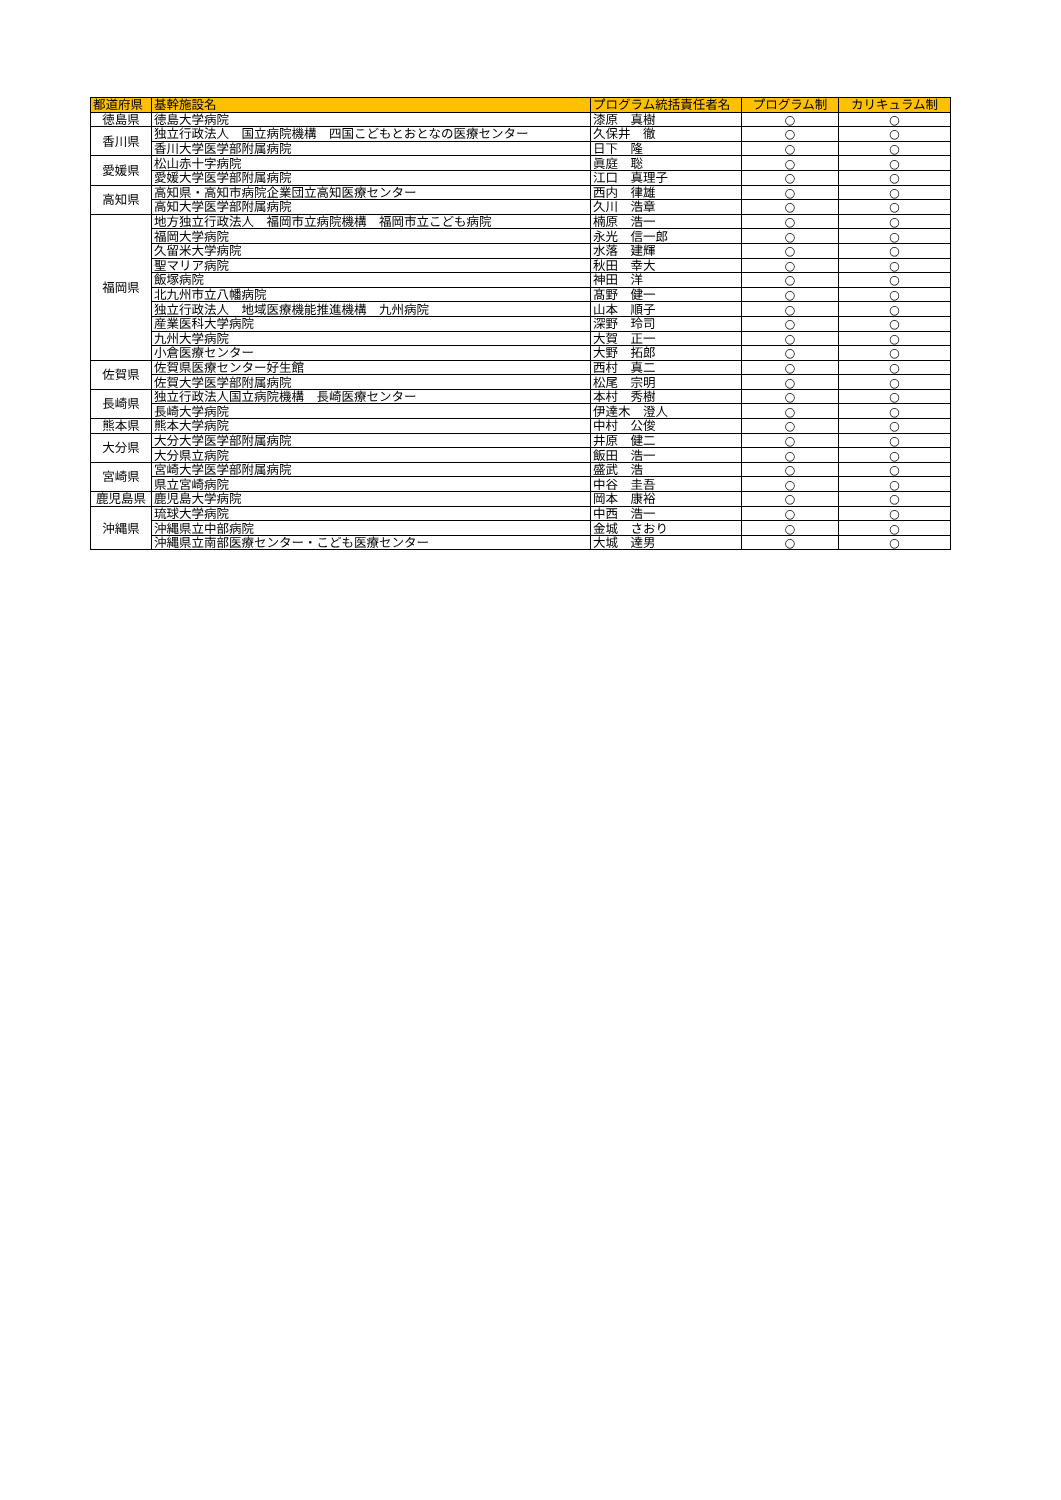| 都道府県 | 基幹施設名 | プログラム統括責任者名 | プログラム制 | カリキュラム制 |
| --- | --- | --- | --- | --- |
| 徳島県 | 徳島大学病院 | 漆原 真樹 | ○ | ○ |
| 香川県 | 独立行政法人 国立病院機構 四国こどもとおとなの医療センター | 久保井 徹 | ○ | ○ |
| | 香川大学医学部附属病院 | 日下 隆 | ○ | ○ |
| 愛媛県 | 松山赤十字病院 | 眞庭 聡 | ○ | ○ |
| | 愛媛大学医学部附属病院 | 江口 真理子 | ○ | ○ |
| 高知県 | 高知県・高知市病院企業団立高知医療センター | 西内 律雄 | ○ | ○ |
| | 高知大学医学部附属病院 | 久川 浩章 | ○ | ○ |
| 福岡県 | 地方独立行政法人 福岡市立病院機構 福岡市立こども病院 | 楠原 浩一 | ○ | ○ |
| | 福岡大学病院 | 永光 信一郎 | ○ | ○ |
| | 久留米大学病院 | 水落 建輝 | ○ | ○ |
| | 聖マリア病院 | 秋田 幸大 | ○ | ○ |
| | 飯塚病院 | 神田 洋 | ○ | ○ |
| | 北九州市立八幡病院 | 髙野 健一 | ○ | ○ |
| | 独立行政法人 地域医療機能推進機構 九州病院 | 山本 順子 | ○ | ○ |
| | 産業医科大学病院 | 深野 玲司 | ○ | ○ |
| | 九州大学病院 | 大賀 正一 | ○ | ○ |
| | 小倉医療センター | 大野 拓郎 | ○ | ○ |
| 佐賀県 | 佐賀県医療センター好生館 | 西村 真二 | ○ | ○ |
| | 佐賀大学医学部附属病院 | 松尾 宗明 | ○ | ○ |
| 長崎県 | 独立行政法人国立病院機構 長崎医療センター | 本村 秀樹 | ○ | ○ |
| | 長崎大学病院 | 伊達木 澄人 | ○ | ○ |
| 熊本県 | 熊本大学病院 | 中村 公俊 | ○ | ○ |
| 大分県 | 大分大学医学部附属病院 | 井原 健二 | ○ | ○ |
| | 大分県立病院 | 飯田 浩一 | ○ | ○ |
| 宮崎県 | 宮崎大学医学部附属病院 | 盛武 浩 | ○ | ○ |
| | 県立宮崎病院 | 中谷 圭吾 | ○ | ○ |
| 鹿児島県 | 鹿児島大学病院 | 岡本 康裕 | ○ | ○ |
| 沖縄県 | 琉球大学病院 | 中西 浩一 | ○ | ○ |
| | 沖縄県立中部病院 | 金城 さおり | ○ | ○ |
| | 沖縄県立南部医療センター・こども医療センター | 大城 達男 | ○ | ○ |